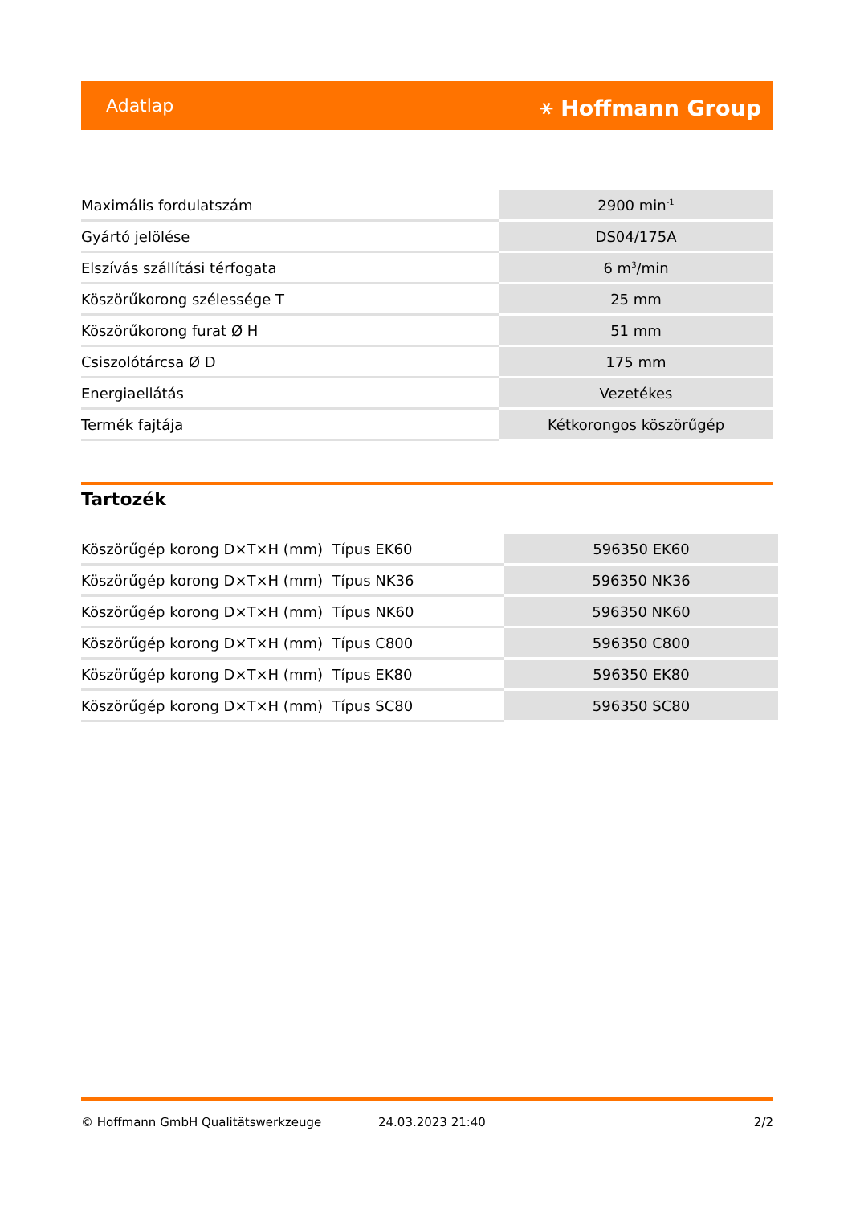Adatlap ⚹ Hoffmann Group
| Maximális fordulatszám | 2900 min<sup>-1</sup> |
| Gyártó jelölése | DS04/175A |
| Elszívás szállítási térfogata | 6 m<sup>3</sup>/min |
| Köszörűkorong szélessége T | 25 mm |
| Köszörűkorong furat Ø H | 51 mm |
| Csiszolótárcsa Ø D | 175 mm |
| Energiaellátás | Vezetékes |
| Termék fajtája | Kétkorongos köszörűgép |
Tartozék
| Köszörűgép korong D×T×H (mm) Típus EK60 | 596350 EK60 |
| Köszörűgép korong D×T×H (mm) Típus NK36 | 596350 NK36 |
| Köszörűgép korong D×T×H (mm) Típus NK60 | 596350 NK60 |
| Köszörűgép korong D×T×H (mm) Típus C800 | 596350 C800 |
| Köszörűgép korong D×T×H (mm) Típus EK80 | 596350 EK80 |
| Köszörűgép korong D×T×H (mm) Típus SC80 | 596350 SC80 |
© Hoffmann GmbH Qualitätswerkzeuge 24.03.2023 21:40 2/2